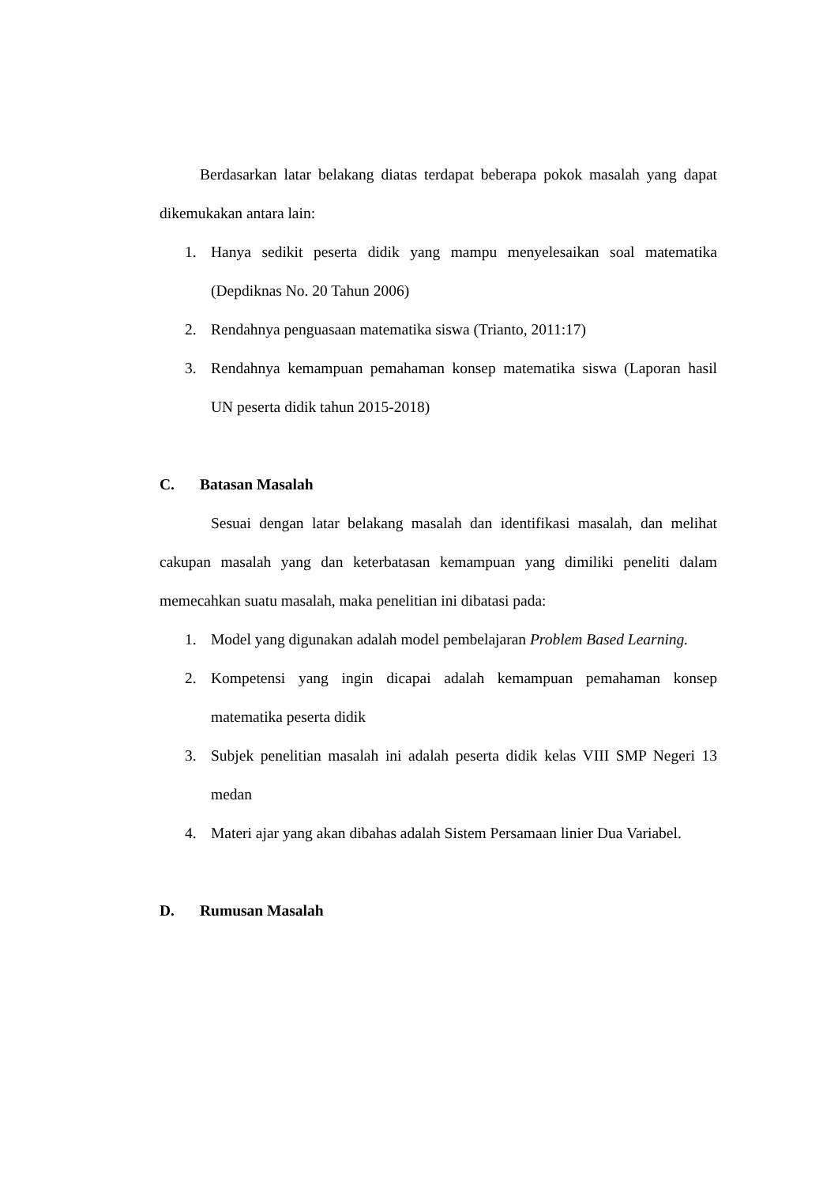Berdasarkan latar belakang diatas terdapat beberapa pokok masalah yang dapat dikemukakan antara lain:
1. Hanya sedikit peserta didik yang mampu menyelesaikan soal matematika (Depdiknas No. 20 Tahun 2006)
2. Rendahnya penguasaan matematika siswa (Trianto, 2011:17)
3. Rendahnya kemampuan pemahaman konsep matematika siswa (Laporan hasil UN peserta didik tahun 2015-2018)
C. Batasan Masalah
Sesuai dengan latar belakang masalah dan identifikasi masalah, dan melihat cakupan masalah yang dan keterbatasan kemampuan yang dimiliki peneliti dalam memecahkan suatu masalah, maka penelitian ini dibatasi pada:
1. Model yang digunakan adalah model pembelajaran Problem Based Learning.
2. Kompetensi yang ingin dicapai adalah kemampuan pemahaman konsep matematika peserta didik
3. Subjek penelitian masalah ini adalah peserta didik kelas VIII SMP Negeri 13 medan
4. Materi ajar yang akan dibahas adalah Sistem Persamaan linier Dua Variabel.
D. Rumusan Masalah